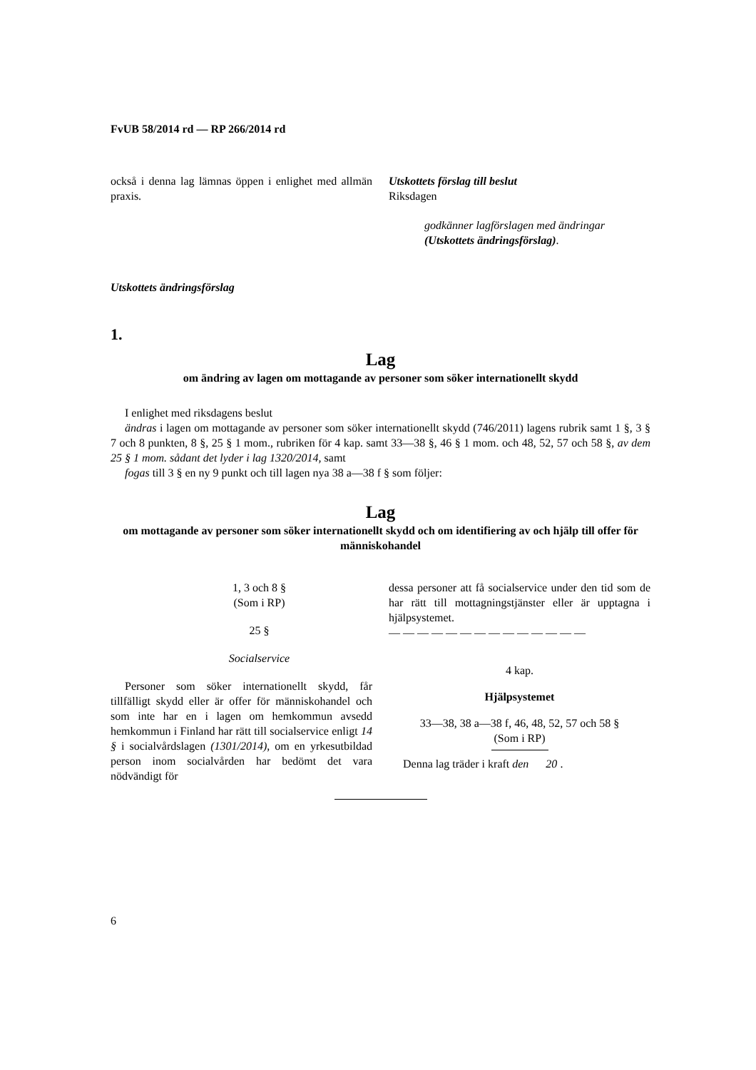FvUB 58/2014 rd — RP 266/2014 rd
också i denna lag lämnas öppen i enlighet med allmän praxis.
Utskottets förslag till beslut
Riksdagen
godkänner lagförslagen med ändringar (Utskottets ändringsförslag).
Utskottets ändringsförslag
1.
Lag
om ändring av lagen om mottagande av personer som söker internationellt skydd
I enlighet med riksdagens beslut
ändras i lagen om mottagande av personer som söker internationellt skydd (746/2011) lagens rubrik samt 1 §, 3 § 7 och 8 punkten, 8 §, 25 § 1 mom., rubriken för 4 kap. samt 33—38 §, 46 § 1 mom. och 48, 52, 57 och 58 §, av dem 25 § 1 mom. sådant det lyder i lag 1320/2014, samt
fogas till 3 § en ny 9 punkt och till lagen nya 38 a—38 f § som följer:
Lag
om mottagande av personer som söker internationellt skydd och om identifiering av och hjälp till offer för människohandel
1, 3 och 8 §
(Som i RP)
25 §
Socialservice
Personer som söker internationellt skydd, får tillfälligt skydd eller är offer för människohandel och som inte har en i lagen om hemkommun avsedd hemkommun i Finland har rätt till socialservice enligt 14 § i socialvårdslagen (1301/2014), om en yrkesutbildad person inom socialvården har bedömt det vara nödvändigt för
dessa personer att få socialservice under den tid som de har rätt till mottagningstjänster eller är upptagna i hjälpsystemet.
— — — — — — — — — — — — — —
4 kap.
Hjälpsystemet
33—38, 38 a—38 f, 46, 48, 52, 57 och 58 §
(Som i RP)
Denna lag träder i kraft den 20 .
6